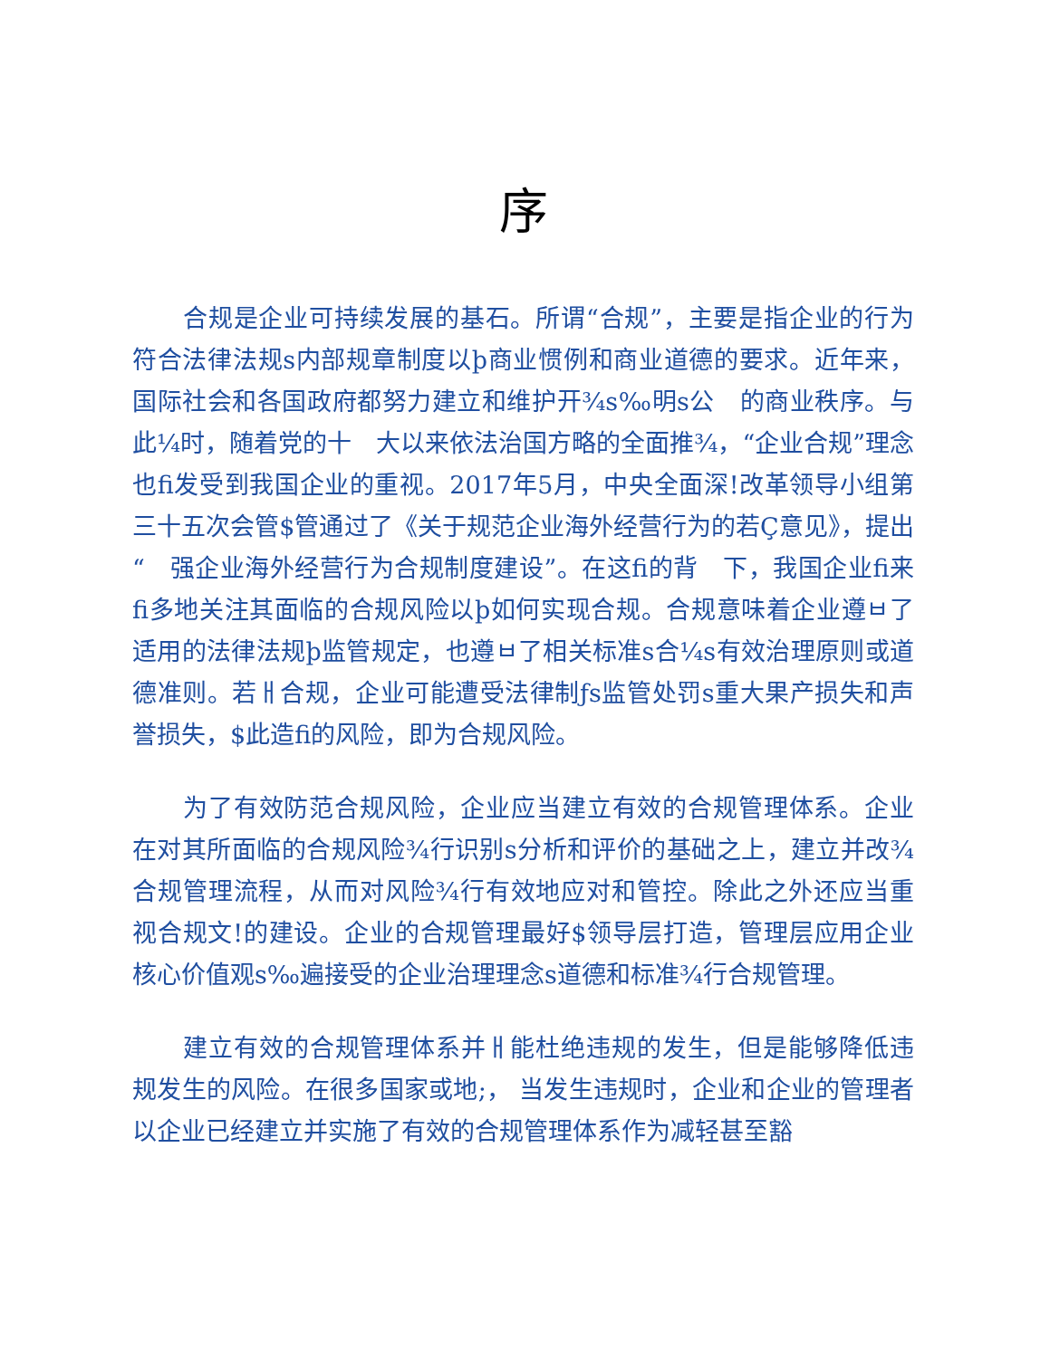序
合规是企业可持续发展的基石。所谓“合规”，主要是指企业的行为符合法律法规s内部规章制度以þ商业惯例和商业道德的要求。近年来，国际社会和各国政府都努力建立和维护开¾s‰明s公　的商业秩序。与此¼时，随着党的十　大以来依法治国方略的全面推¾，“企业合规”理念也fi发受到我国企业的重视。2017年5月，中央全面深!改革领导小组第三十五次会管$管通过了《关于规范企业海外经营行为的若Ç意见》，提出“　强企业海外经营行为合规制度建设”。在这fi的背　下，我国企业fi来fi多地关注其面临的合规风险以þ如何实现合规。合规意味着企业遵ㅂ了适用的法律法规þ监管规定，也遵ㅂ了相关标准s合¼s有效治理原则或道德准则。若ㅐ合规，企业可能遭受法律制ƒs监管处罚s重大果产损失和声誉损失，$此造fi的风险，即为合规风险。
为了有效防范合规风险，企业应当建立有效的合规管理体系。企业在对其所面临的合规风险¾行识别s分析和评价的基础之上，建立并改¾合规管理流程，从而对风险¾行有效地应对和管控。除此之外还应当重视合规文!的建设。企业的合规管理最好$领导层打造，管理层应用企业核心价值观s‰遍接受的企业治理理念s道德和标准¾行合规管理。
建立有效的合规管理体系并ㅐ能杜绝违规的发生，但是能够降低违规发生的风险。在很多国家或地;， 当发生违规时，企业和企业的管理者以企业已经建立并实施了有效的合规管理体系作为减轻甚至豁